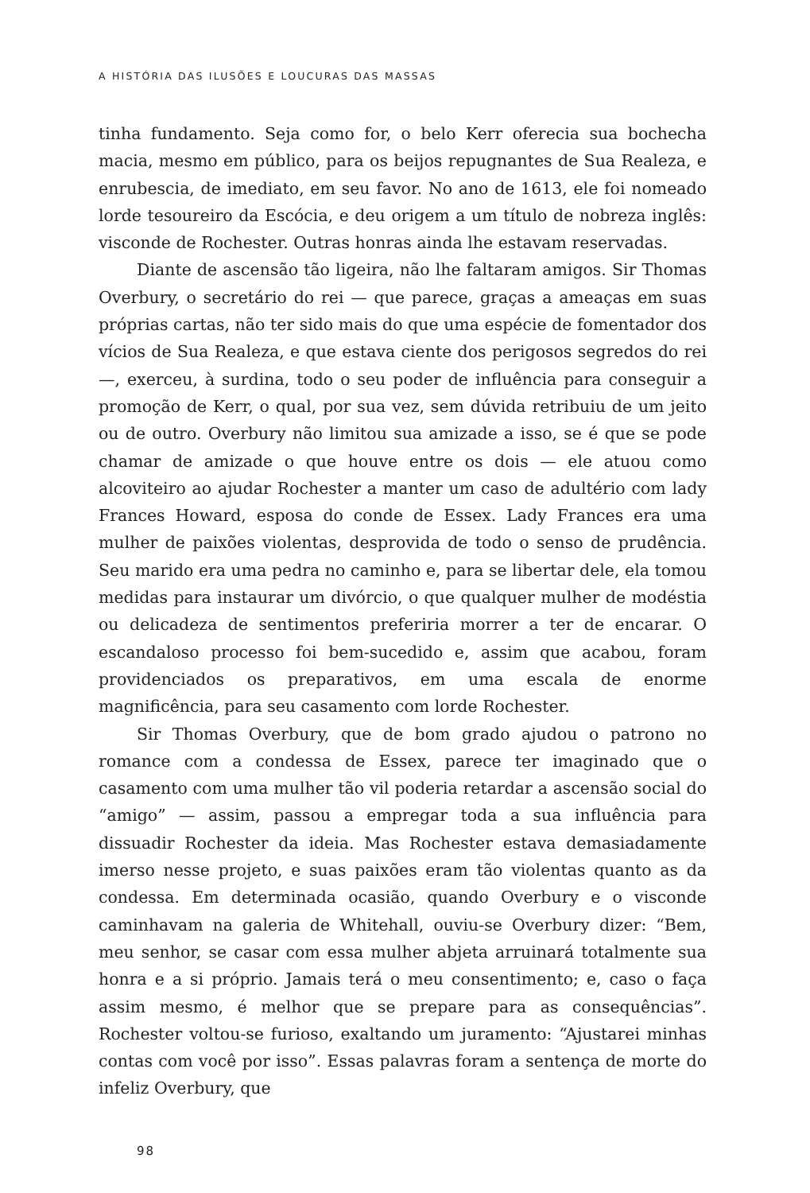A HISTÓRIA DAS ILUSÕES E LOUCURAS DAS MASSAS
tinha fundamento. Seja como for, o belo Kerr oferecia sua bochecha macia, mesmo em público, para os beijos repugnantes de Sua Realeza, e enrubescia, de imediato, em seu favor. No ano de 1613, ele foi nomeado lorde tesoureiro da Escócia, e deu origem a um título de nobreza inglês: visconde de Rochester. Outras honras ainda lhe estavam reservadas.
Diante de ascensão tão ligeira, não lhe faltaram amigos. Sir Thomas Overbury, o secretário do rei — que parece, graças a ameaças em suas próprias cartas, não ter sido mais do que uma espécie de fomentador dos vícios de Sua Realeza, e que estava ciente dos perigosos segredos do rei —, exerceu, à surdina, todo o seu poder de influência para conseguir a promoção de Kerr, o qual, por sua vez, sem dúvida retribuiu de um jeito ou de outro. Overbury não limitou sua amizade a isso, se é que se pode chamar de amizade o que houve entre os dois — ele atuou como alcoviteiro ao ajudar Rochester a manter um caso de adultério com lady Frances Howard, esposa do conde de Essex. Lady Frances era uma mulher de paixões violentas, desprovida de todo o senso de prudência. Seu marido era uma pedra no caminho e, para se libertar dele, ela tomou medidas para instaurar um divórcio, o que qualquer mulher de modéstia ou delicadeza de sentimentos preferiria morrer a ter de encarar. O escandaloso processo foi bem-sucedido e, assim que acabou, foram providenciados os preparativos, em uma escala de enorme magnificência, para seu casamento com lorde Rochester.
Sir Thomas Overbury, que de bom grado ajudou o patrono no romance com a condessa de Essex, parece ter imaginado que o casamento com uma mulher tão vil poderia retardar a ascensão social do “amigo” — assim, passou a empregar toda a sua influência para dissuadir Rochester da ideia. Mas Rochester estava demasiadamente imerso nesse projeto, e suas paixões eram tão violentas quanto as da condessa. Em determinada ocasião, quando Overbury e o visconde caminhavam na galeria de Whitehall, ouviu-se Overbury dizer: “Bem, meu senhor, se casar com essa mulher abjeta arruinará totalmente sua honra e a si próprio. Jamais terá o meu consentimento; e, caso o faça assim mesmo, é melhor que se prepare para as consequências”. Rochester voltou-se furioso, exaltando um juramento: “Ajustarei minhas contas com você por isso”. Essas palavras foram a sentença de morte do infeliz Overbury, que
98